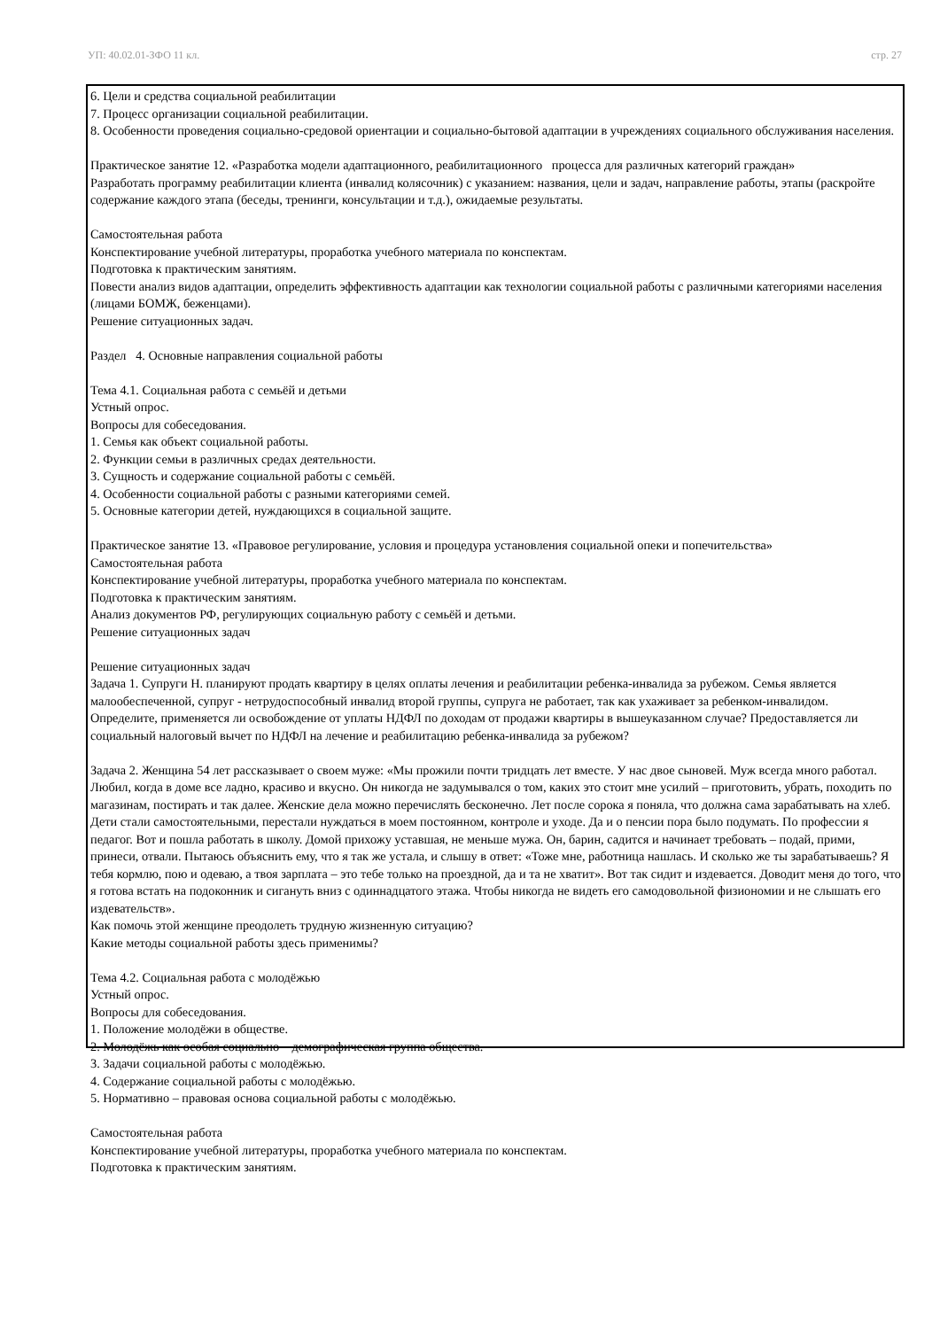УП: 40.02.01-ЗФО 11 кл. стр. 27
6. Цели и средства социальной реабилитации
7. Процесс организации социальной реабилитации.
8. Особенности проведения социально-средовой ориентации и социально-бытовой адаптации в учреждениях социального обслуживания населения.
Практическое занятие 12. «Разработка модели адаптационного, реабилитационного процесса для различных категорий граждан»
Разработать программу реабилитации клиента (инвалид колясочник) с указанием: названия, цели и задач, направление работы, этапы (раскройте содержание каждого этапа (беседы, тренинги, консультации и т.д.), ожидаемые результаты.
Самостоятельная работа
Конспектирование учебной литературы, проработка учебного материала по конспектам.
Подготовка к практическим занятиям.
Повести анализ видов адаптации, определить эффективность адаптации как технологии социальной работы с различными категориями населения (лицами БОМЖ, беженцами).
Решение ситуационных задач.
Раздел 4. Основные направления социальной работы
Тема 4.1. Социальная работа с семьёй и детьми
Устный опрос.
Вопросы для собеседования.
1. Семья как объект социальной работы.
2. Функции семьи в различных средах деятельности.
3. Сущность и содержание социальной работы с семьёй.
4. Особенности социальной работы с разными категориями семей.
5. Основные категории детей, нуждающихся в социальной защите.
Практическое занятие 13. «Правовое регулирование, условия и процедура установления социальной опеки и попечительства»
Самостоятельная работа
Конспектирование учебной литературы, проработка учебного материала по конспектам.
Подготовка к практическим занятиям.
Анализ документов РФ, регулирующих социальную работу с семьёй и детьми.
Решение ситуационных задач
Решение ситуационных задач
Задача 1. Супруги Н. планируют продать квартиру в целях оплаты лечения и реабилитации ребенка-инвалида за рубежом. Семья является малообеспеченной, супруг - нетрудоспособный инвалид второй группы, супруга не работает, так как ухаживает за ребенком-инвалидом.
Определите, применяется ли освобождение от уплаты НДФЛ по доходам от продажи квартиры в вышеуказанном случае? Предоставляется ли социальный налоговый вычет по НДФЛ на лечение и реабилитацию ребенка-инвалида за рубежом?
Задача 2. Женщина 54 лет рассказывает о своем муже: «Мы прожили почти тридцать лет вместе. У нас двое сыновей. Муж всегда много работал. Любил, когда в доме все ладно, красиво и вкусно. Он никогда не задумывался о том, каких это стоит мне усилий – приготовить, убрать, походить по магазинам, постирать и так далее. Женские дела можно перечислять бесконечно. Лет после сорока я поняла, что должна сама зарабатывать на хлеб. Дети стали самостоятельными, перестали нуждаться в моем постоянном, контроле и уходе. Да и о пенсии пора было подумать. По профессии я педагог. Вот и пошла работать в школу. Домой прихожу уставшая, не меньше мужа. Он, барин, садится и начинает требовать – подай, прими, принеси, отвали. Пытаюсь объяснить ему, что я так же устала, и слышу в ответ: «Тоже мне, работница нашлась. И сколько же ты зарабатываешь? Я тебя кормлю, пою и одеваю, а твоя зарплата – это тебе только на проездной, да и та не хватит». Вот так сидит и издевается. Доводит меня до того, что я готова встать на подоконник и сигануть вниз с одиннадцатого этажа. Чтобы никогда не видеть его самодовольной физиономии и не слышать его издевательств».
Как помочь этой женщине преодолеть трудную жизненную ситуацию?
Какие методы социальной работы здесь применимы?
Тема 4.2. Социальная работа с молодёжью
Устный опрос.
Вопросы для собеседования.
1. Положение молодёжи в обществе.
2. Молодёжь как особая социально – демографическая группа общества.
3. Задачи социальной работы с молодёжью.
4. Содержание социальной работы с молодёжью.
5. Нормативно – правовая основа социальной работы с молодёжью.
Самостоятельная работа
Конспектирование учебной литературы, проработка учебного материала по конспектам.
Подготовка к практическим занятиям.